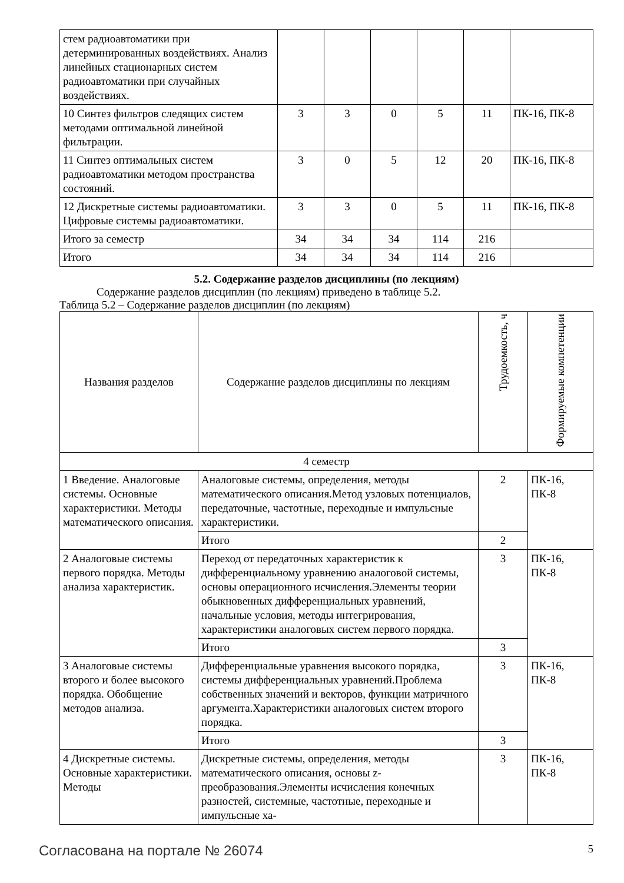| стем радиоавтоматики при детерминированных воздействиях. Анализ линейных стационарных систем радиоавтоматики при случайных воздействиях. | | | | | | |
| 10 Синтез фильтров следящих систем методами оптимальной линейной фильтрации. | 3 | 3 | 0 | 5 | 11 | ПК-16, ПК-8 |
| 11 Синтез оптимальных систем радиоавтоматики методом пространства состояний. | 3 | 0 | 5 | 12 | 20 | ПК-16, ПК-8 |
| 12 Дискретные системы радиоавтоматики. Цифровые системы радиоавтоматики. | 3 | 3 | 0 | 5 | 11 | ПК-16, ПК-8 |
| Итого за семестр | 34 | 34 | 34 | 114 | 216 | |
| Итого | 34 | 34 | 34 | 114 | 216 | |
5.2. Содержание разделов дисциплины (по лекциям)
Содержание разделов дисциплин (по лекциям) приведено в таблице 5.2.
Таблица 5.2 – Содержание разделов дисциплин (по лекциям)
| Названия разделов | Содержание разделов дисциплины по лекциям | Трудоемкость, ч | Формируемые компетенции |
| --- | --- | --- | --- |
| 4 семестр | | | |
| 1 Введение. Аналоговые системы. Основные характеристики. Методы математического описания. | Аналоговые системы, определения, методы математического описания.Метод узловых потенциалов, передаточные, частотные, переходные и импульсные характеристики. | 2 | ПК-16, ПК-8 |
| | Итого | 2 | |
| 2 Аналоговые системы первого порядка. Методы анализа характеристик. | Переход от передаточных характеристик к дифференциальному уравнению аналоговой системы, основы операционного исчисления.Элементы теории обыкновенных дифференциальных уравнений, начальные условия, методы интегрирования, характеристики аналоговых систем первого порядка. | 3 | ПК-16, ПК-8 |
| | Итого | 3 | |
| 3 Аналоговые системы второго и более высокого порядка. Обобщение методов анализа. | Дифференциальные уравнения высокого порядка, системы дифференциальных уравнений.Проблема собственных значений и векторов, функции матричного аргумента.Характеристики аналоговых систем второго порядка. | 3 | ПК-16, ПК-8 |
| | Итого | 3 | |
| 4 Дискретные системы. Основные характеристики. Методы | Дискретные системы, определения, методы математического описания, основы z-преобразования.Элементы исчисления конечных разностей, системные, частотные, переходные и импульсные ха- | 3 | ПК-16, ПК-8 |
Согласована на портале № 26074 5